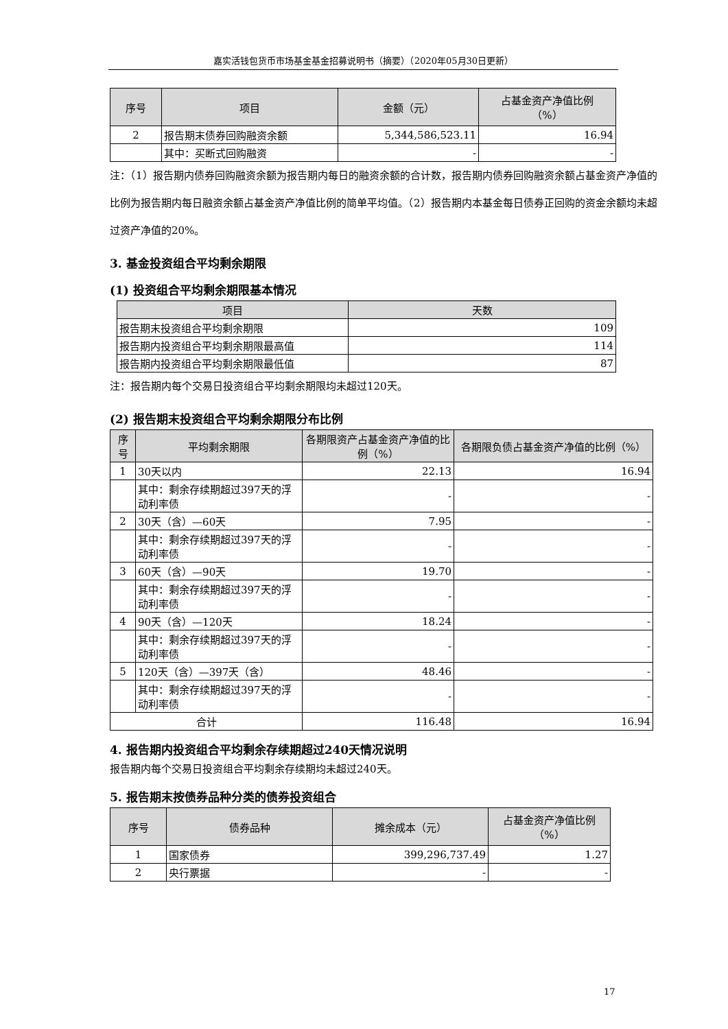嘉实活钱包货币市场基金基金招募说明书（摘要）（2020年05月30日更新）
| 序号 | 项目 | 金额（元） | 占基金资产净值比例 （%） |
| --- | --- | --- | --- |
| 2 | 报告期末债券回购融资余额 | 5,344,586,523.11 | 16.94 |
| | 其中：买断式回购融资 | - | - |
注：（1）报告期内债券回购融资余额为报告期内每日的融资余额的合计数，报告期内债券回购融资余额占基金资产净值的比例为报告期内每日融资余额占基金资产净值比例的简单平均值。（2）报告期内本基金每日债券正回购的资金余额均未超过资产净值的20%。
3. 基金投资组合平均剩余期限
(1) 投资组合平均剩余期限基本情况
| 项目 | 天数 |
| --- | --- |
| 报告期末投资组合平均剩余期限 | 109 |
| 报告期内投资组合平均剩余期限最高值 | 114 |
| 报告期内投资组合平均剩余期限最低值 | 87 |
注：报告期内每个交易日投资组合平均剩余期限均未超过120天。
(2) 报告期末投资组合平均剩余期限分布比例
| 序 号 | 平均剩余期限 | 各期限资产占基金资产净值的比例（%） | 各期限负债占基金资产净值的比例（%） |
| --- | --- | --- | --- |
| 1 | 30天以内 | 22.13 | 16.94 |
| | 其中：剩余存续期超过397天的浮动利率债 | - | - |
| 2 | 30天（含）—60天 | 7.95 | - |
| | 其中：剩余存续期超过397天的浮动利率债 | - | - |
| 3 | 60天（含）—90天 | 19.70 | - |
| | 其中：剩余存续期超过397天的浮动利率债 | - | - |
| 4 | 90天（含）—120天 | 18.24 | - |
| | 其中：剩余存续期超过397天的浮动利率债 | - | - |
| 5 | 120天（含）—397天（含） | 48.46 | - |
| | 其中：剩余存续期超过397天的浮动利率债 | - | - |
| 合计 | | 116.48 | 16.94 |
4. 报告期内投资组合平均剩余存续期超过240天情况说明
报告期内每个交易日投资组合平均剩余存续期均未超过240天。
5. 报告期末按债券品种分类的债券投资组合
| 序号 | 债券品种 | 摊余成本（元） | 占基金资产净值比例 （%） |
| --- | --- | --- | --- |
| 1 | 国家债券 | 399,296,737.49 | 1.27 |
| 2 | 央行票据 | - | - |
17